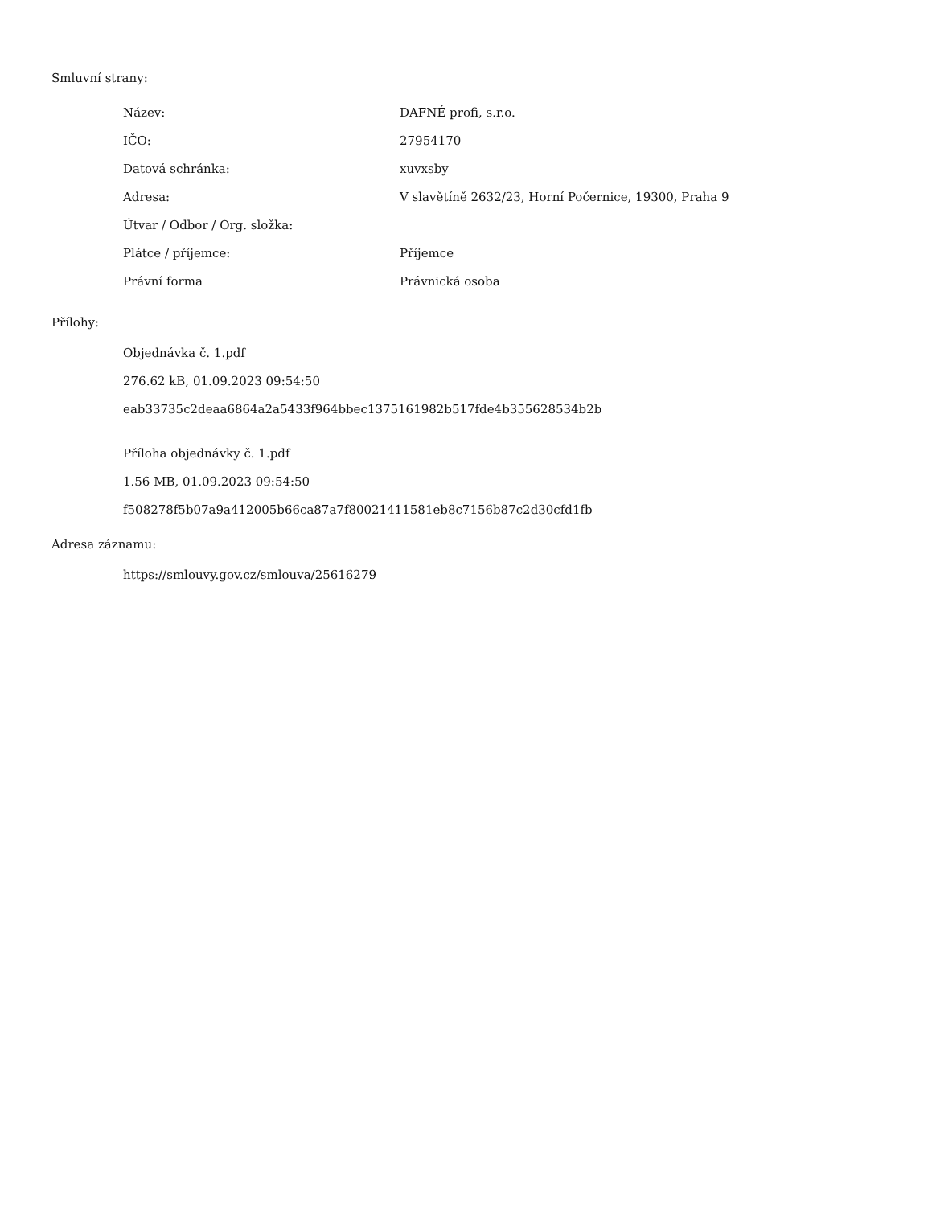Smluvní strany:
| Název: | DAFNÉ profi, s.r.o. |
| IČO: | 27954170 |
| Datová schránka: | xuvxsby |
| Adresa: | V slavětíně 2632/23, Horní Počernice, 19300, Praha 9 |
| Útvar / Odbor / Org. složka: | |
| Plátce / příjemce: | Příjemce |
| Právní forma | Právnická osoba |
Přílohy:
Objednávka č. 1.pdf
276.62 kB, 01.09.2023 09:54:50
eab33735c2deaa6864a2a5433f964bbec1375161982b517fde4b355628534b2b
Příloha objednávky č. 1.pdf
1.56 MB, 01.09.2023 09:54:50
f508278f5b07a9a412005b66ca87a7f80021411581eb8c7156b87c2d30cfd1fb
Adresa záznamu:
https://smlouvy.gov.cz/smlouva/25616279